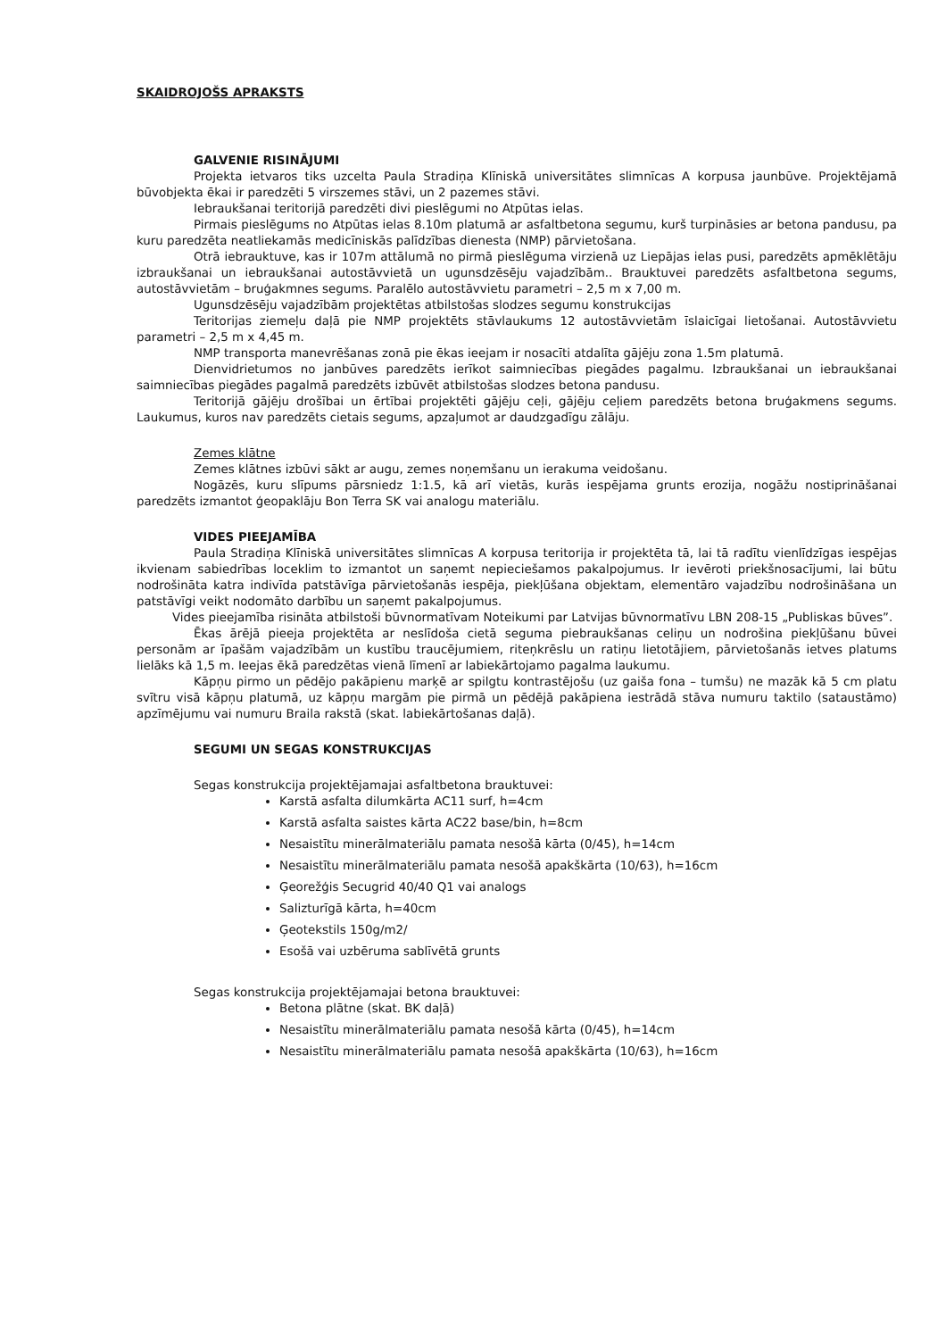SKAIDROJOŠS APRAKSTS
GALVENIE RISINĀJUMI
Projekta ietvaros tiks uzcelta Paula Stradiņa Klīniskā universitātes slimnīcas A korpusa jaunbūve. Projektējamā būvobjekta ēkai ir paredzēti 5 virszemes stāvi, un 2 pazemes stāvi.
Iebraukšanai teritorijā paredzēti divi pieslēgumi no Atpūtas ielas.
Pirmais pieslēgums no Atpūtas ielas 8.10m platumā ar asfaltbetona segumu, kurš turpināsies ar betona pandusu, pa kuru paredzēta neatliekamās medicīniskās palīdzības dienesta (NMP) pārvietošana.
Otrā iebrauktuve, kas ir 107m attālumā no pirmā pieslēguma virzienā uz Liepājas ielas pusi, paredzēts apmēklētāju izbraukšanai un iebraukšanai autostāvvietā un ugunsdzēsēju vajadzībām.. Brauktuvei paredzēts asfaltbetona segums, autostāvvietām – bruģakmnes segums. Paralēlo autostāvvietu parametri – 2,5 m x 7,00 m.
Ugunsdzēsēju vajadzībām projektētas atbilstošas slodzes segumu konstrukcijas
Teritorijas ziemeļu daļā pie NMP projektēts stāvlaukums 12 autostāvvietām īslaicīgai lietošanai. Autostāvvietu parametri – 2,5 m x 4,45 m.
NMP transporta manevrēšanas zonā pie ēkas ieejam ir nosacīti atdalīta gājēju zona 1.5m platumā.
Dienvidrietumos no janbūves paredzēts ierīkot saimniecības piegādes pagalmu. Izbraukšanai un iebraukšanai saimniecības piegādes pagalmā paredzēts izbūvēt atbilstošas slodzes betona pandusu.
Teritorijā gājēju drošībai un ērtībai projektēti gājēju ceļi, gājēju ceļiem paredzēts betona bruģakmens segums. Laukumus, kuros nav paredzēts cietais segums, apzaļumot ar daudzgadīgu zālāju.
Zemes klātne
Zemes klātnes izbūvi sākt ar augu, zemes noņemšanu un ierakuma veidošanu.
Nogāzēs, kuru slīpums pārsniedz 1:1.5, kā arī vietās, kurās iespējama grunts erozija, nogāžu nostiprināšanai paredzēts izmantot ģeopaklāju Bon Terra SK vai analogu materiālu.
VIDES PIEEJAMĪBA
Paula Stradiņa Klīniskā universitātes slimnīcas A korpusa teritorija ir projektēta tā, lai tā radītu vienlīdzīgas iespējas ikvienam sabiedrības loceklim to izmantot un saņemt nepieciešamos pakalpojumus. Ir ievēroti priekšnosacījumi, lai būtu nodrošināta katra indivīda patstāvīga pārvietošanās iespēja, piekļūšana objektam, elementāro vajadzību nodrošināšana un patstāvīgi veikt nodomāto darbību un saņemt pakalpojumus.
Vides pieejamība risināta atbilstoši būvnormatīvam Noteikumi par Latvijas būvnormatīvu LBN 208-15 „Publiskas būves”.
Ēkas ārējā pieeja projektēta ar neslīdoša cietā seguma piebraukšanas celiņu un nodrošina piekļūšanu būvei personām ar īpašām vajadzībām un kustību traucējumiem, riteņkrēslu un ratiņu lietotājiem, pārvietošanās ietves platums lielāks kā 1,5 m. Ieejas ēkā paredzētas vienā līmenī ar labiekārtojamo pagalma laukumu.
Kāpņu pirmo un pēdējo pakāpienu marķē ar spilgtu kontrastējošu (uz gaiša fona – tumšu) ne mazāk kā 5 cm platu svītru visā kāpņu platumā, uz kāpņu margām pie pirmā un pēdējā pakāpiena iestrādā stāva numuru taktilo (sataustāmo) apzīmējumu vai numuru Braila rakstā (skat. labiekārtošanas daļā).
SEGUMI UN SEGAS KONSTRUKCIJAS
Segas konstrukcija projektējamajai asfaltbetona brauktuvei:
Karstā asfalta dilumkārta AC11 surf, h=4cm
Karstā asfalta saistes kārta AC22 base/bin, h=8cm
Nesaistītu minerālmateriālu pamata nesošā kārta (0/45), h=14cm
Nesaistītu minerālmateriālu pamata nesošā apakškārta (10/63), h=16cm
Ģeorežģis Secugrid 40/40 Q1 vai analogs
Salizturīgā kārta, h=40cm
Ģeotekstils 150g/m2/
Esošā vai uzbēruma sablīvētā grunts
Segas konstrukcija projektējamajai betona brauktuvei:
Betona plātne (skat. BK daļā)
Nesaistītu minerālmateriālu pamata nesošā kārta (0/45), h=14cm
Nesaistītu minerālmateriālu pamata nesošā apakškārta (10/63), h=16cm